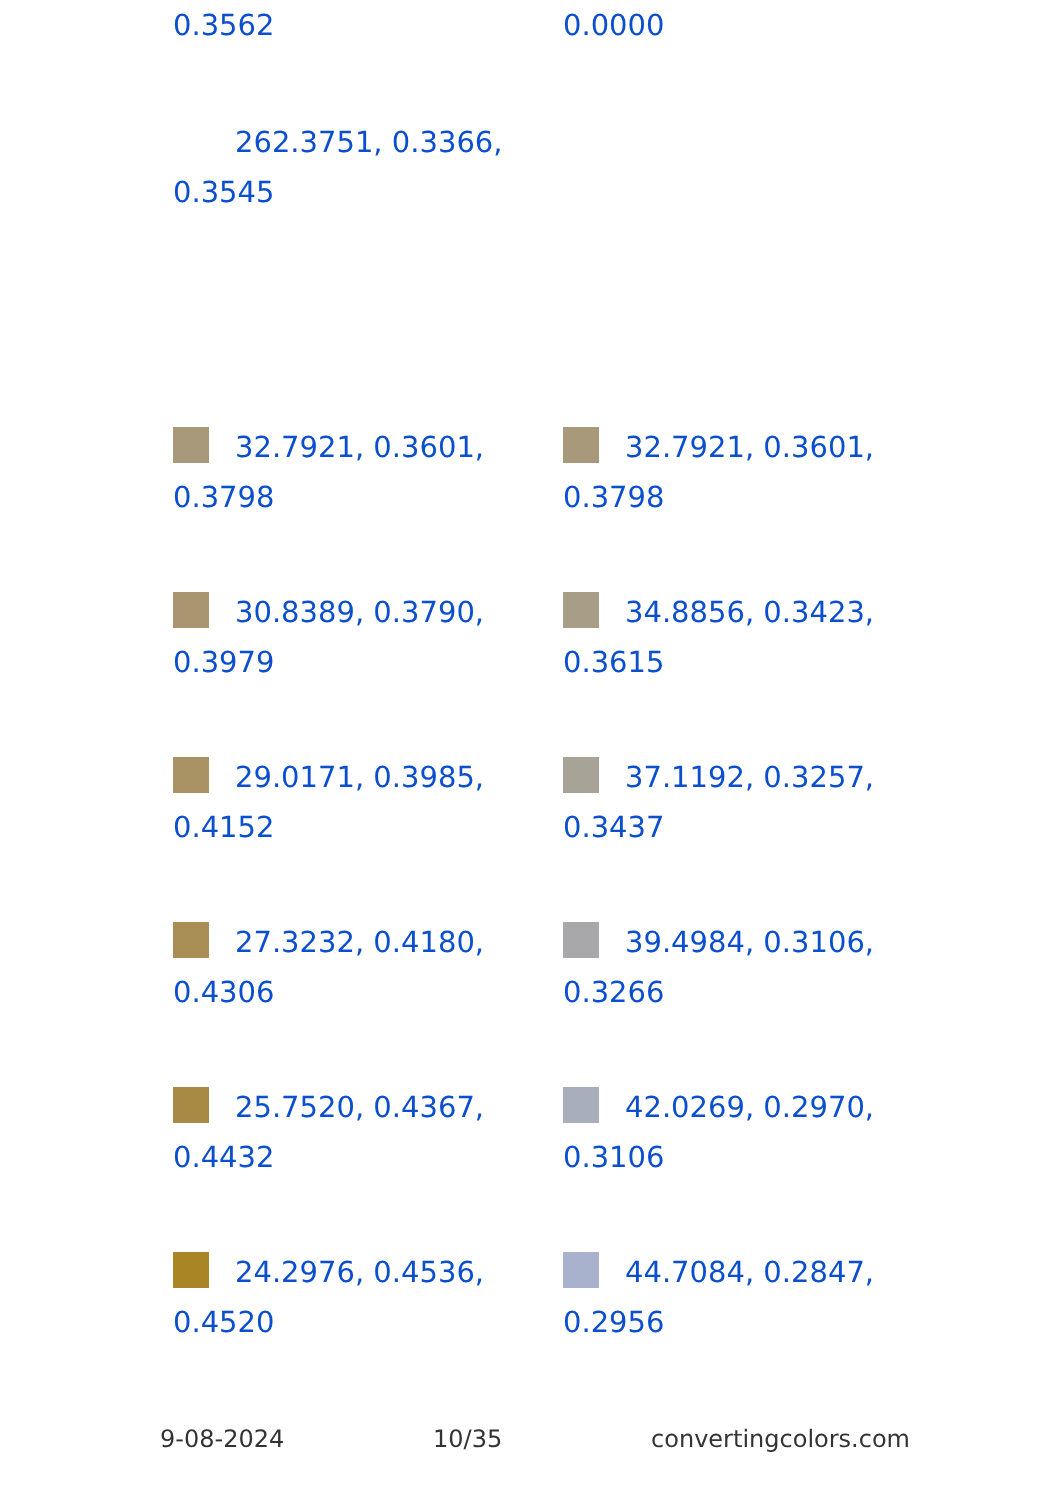0.3562 0.0000
262.3751, 0.3366, 0.3545
32.7921, 0.3601, 0.3798
32.7921, 0.3601, 0.3798
30.8389, 0.3790, 0.3979
34.8856, 0.3423, 0.3615
29.0171, 0.3985, 0.4152
37.1192, 0.3257, 0.3437
27.3232, 0.4180, 0.4306
39.4984, 0.3106, 0.3266
25.7520, 0.4367, 0.4432
42.0269, 0.2970, 0.3106
24.2976, 0.4536, 0.4520
44.7084, 0.2847, 0.2956
9-08-2024 10/35 convertingcolors.com